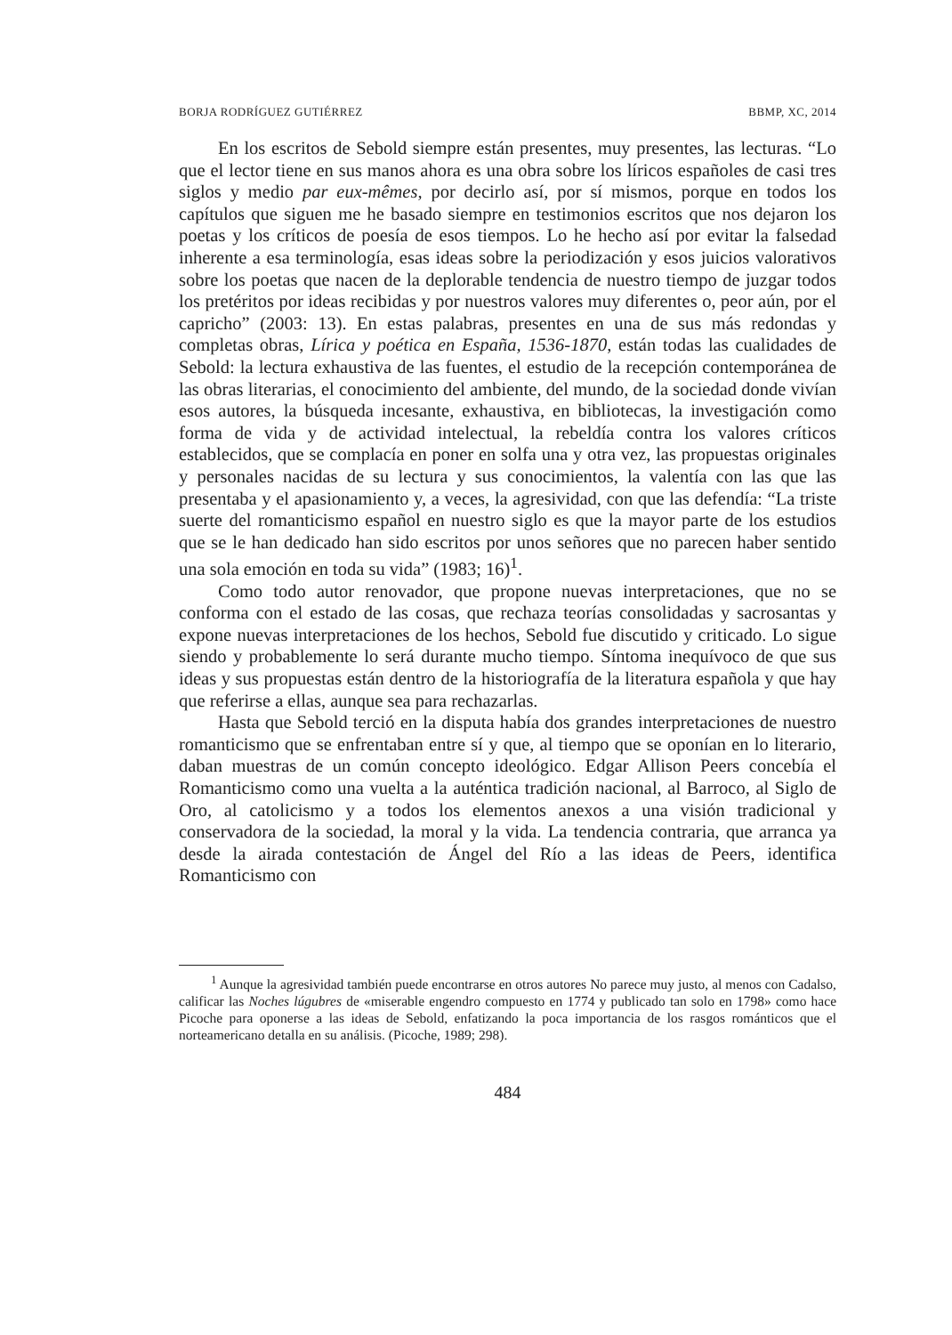BORJA RODRÍGUEZ GUTIÉRREZ BBMP, XC, 2014
En los escritos de Sebold siempre están presentes, muy presentes, las lecturas. “Lo que el lector tiene en sus manos ahora es una obra sobre los líricos españoles de casi tres siglos y medio par eux-mêmes, por decirlo así, por sí mismos, porque en todos los capítulos que siguen me he basado siempre en testimonios escritos que nos dejaron los poetas y los críticos de poesía de esos tiempos. Lo he hecho así por evitar la falsedad inherente a esa terminología, esas ideas sobre la periodización y esos juicios valorativos sobre los poetas que nacen de la deplorable tendencia de nuestro tiempo de juzgar todos los pretéritos por ideas recibidas y por nuestros valores muy diferentes o, peor aún, por el capricho” (2003: 13). En estas palabras, presentes en una de sus más redondas y completas obras, Lírica y poética en España, 1536-1870, están todas las cualidades de Sebold: la lectura exhaustiva de las fuentes, el estudio de la recepción contemporánea de las obras literarias, el conocimiento del ambiente, del mundo, de la sociedad donde vivían esos autores, la búsqueda incesante, exhaustiva, en bibliotecas, la investigación como forma de vida y de actividad intelectual, la rebeldía contra los valores críticos establecidos, que se complacía en poner en solfa una y otra vez, las propuestas originales y personales nacidas de su lectura y sus conocimientos, la valentía con las que las presentaba y el apasionamiento y, a veces, la agresividad, con que las defendía: “La triste suerte del romanticismo español en nuestro siglo es que la mayor parte de los estudios que se le han dedicado han sido escritos por unos señores que no parecen haber sentido una sola emoción en toda su vida” (1983; 16)<sup>1</sup>.
Como todo autor renovador, que propone nuevas interpretaciones, que no se conforma con el estado de las cosas, que rechaza teorías consolidadas y sacrosantas y expone nuevas interpretaciones de los hechos, Sebold fue discutido y criticado. Lo sigue siendo y probablemente lo será durante mucho tiempo. Síntoma inequívoco de que sus ideas y sus propuestas están dentro de la historiografía de la literatura española y que hay que referirse a ellas, aunque sea para rechazarlas.
Hasta que Sebold terció en la disputa había dos grandes interpretaciones de nuestro romanticismo que se enfrentaban entre sí y que, al tiempo que se oponían en lo literario, daban muestras de un común concepto ideológico. Edgar Allison Peers concebía el Romanticismo como una vuelta a la auténtica tradición nacional, al Barroco, al Siglo de Oro, al catolicismo y a todos los elementos anexos a una visión tradicional y conservadora de la sociedad, la moral y la vida. La tendencia contraria, que arranca ya desde la airada contestación de Ángel del Río a las ideas de Peers, identifica Romanticismo con
<sup>1</sup> Aunque la agresividad también puede encontrarse en otros autores No parece muy justo, al menos con Cadalso, calificar las Noches lúgubres de «miserable engendro compuesto en 1774 y publicado tan solo en 1798» como hace Picoche para oponerse a las ideas de Sebold, enfatizando la poca importancia de los rasgos románticos que el norteamericano detalla en su análisis. (Picoche, 1989; 298).
484